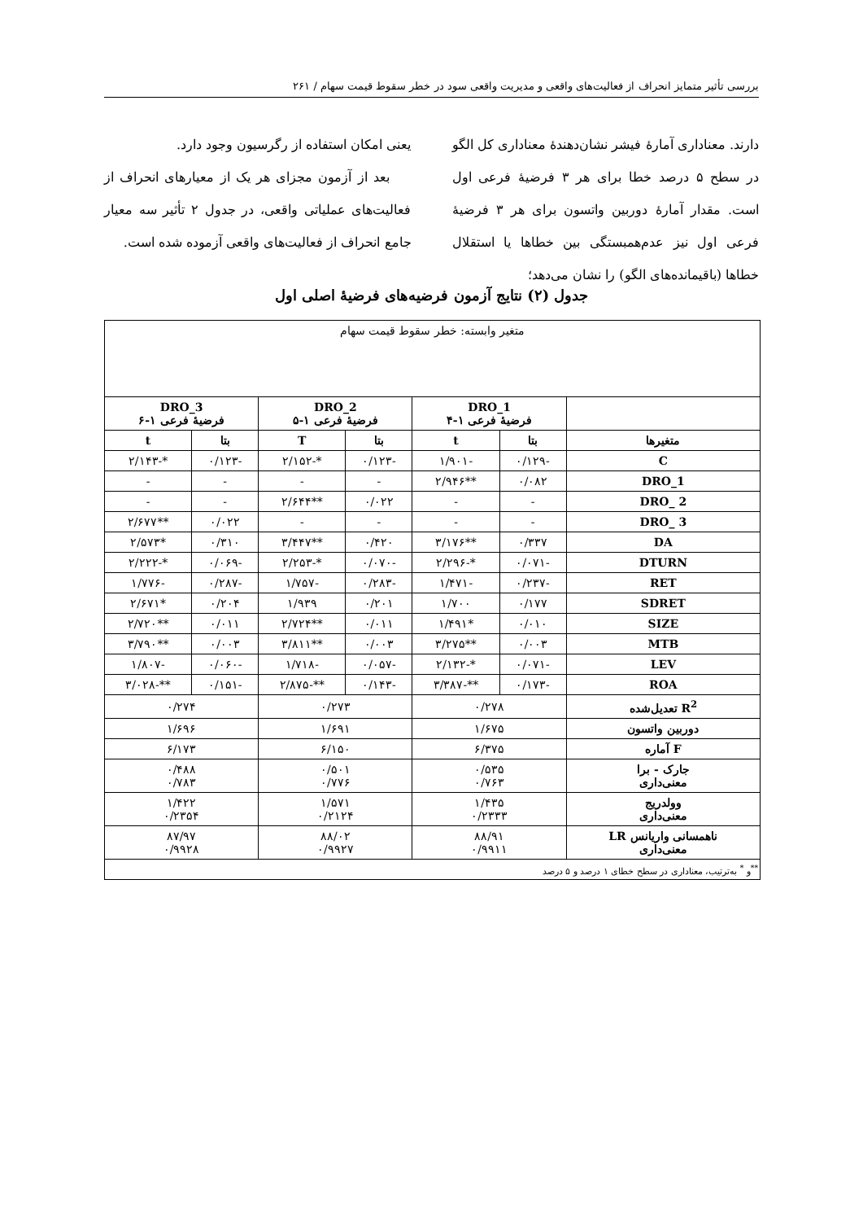بررسی تأثیر متمایز انحراف از فعالیت‌های واقعی و مدیریت واقعی سود در خطر سقوط قیمت سهام / ۲۶۱
دارند. معناداری آمارهٔ فیشر نشان‌دهندهٔ معناداری کل الگو در سطح ۵ درصد خطا برای هر ۳ فرضیهٔ فرعی اول است. مقدار آمارهٔ دوربین واتسون برای هر ۳ فرضیهٔ فرعی اول نیز عدم‌همبستگی بین خطاها یا استقلال خطاها (باقیمانده‌های الگو) را نشان می‌دهد؛
یعنی امکان استفاده از رگرسیون وجود دارد.
بعد از آزمون مجزای هر یک از معیارهای انحراف از فعالیت‌های عملیاتی واقعی، در جدول ۲ تأثیر سه معیار جامع انحراف از فعالیت‌های واقعی آزموده شده است.
جدول (۲) نتایج آزمون فرضیه‌های فرضیهٔ اصلی اول
| متغیر وابسته: خطر سقوط قیمت سهام | | | | | | |
| | DRO_1 فرضیهٔ فرعی ۱-۴ | | DRO_2 فرضیهٔ فرعی ۱-۵ | | DRO_3 فرضیهٔ فرعی ۱-۶ | |
| متغیرها | بتا | t | بتا | T | بتا | t |
| C | -۰/۱۲۹ | -۱/۹۰۱ | -۰/۱۲۳ | *-۲/۱۵۲ | -۰/۱۲۳ | *-۲/۱۴۳ |
| DRO_1 | ۰/۰۸۲ | **۲/۹۴۶ | - | - | - | - |
| DRO_ 2 | - | - | ۰/۰۲۲ | **۲/۶۴۴ | - | - |
| DRO_ 3 | - | - | - | - | ۰/۰۲۲ | **۲/۶۷۷ |
| DA | ۰/۳۳۷ | **۳/۱۷۶ | ۰/۴۲۰ | **۳/۴۴۷ | ۰/۳۱۰ | *۲/۵۷۳ |
| DTURN | -۰/۰۷۱ | *-۲/۲۹۶ | -۰/۰۷۰ | *-۲/۲۵۳ | -۰/۰۶۹ | *-۲/۲۲۲ |
| RET | -۰/۲۳۷ | -۱/۴۷۱ | -۰/۲۸۳ | -۱/۷۵۷ | -۰/۲۸۷ | -۱/۷۷۶ |
| SDRET | ۰/۱۷۷ | ۱/۷۰۰ | ۰/۲۰۱ | ۱/۹۳۹ | ۰/۲۰۴ | *۲/۶۷۱ |
| SIZE | ۰/۰۱۰ | *۱/۴۹۱ | ۰/۰۱۱ | **۲/۷۲۴ | ۰/۰۱۱ | **۲/۷۲۰ |
| MTB | ۰/۰۰۳ | **۳/۲۷۵ | ۰/۰۰۳ | **۳/۸۱۱ | ۰/۰۰۳ | **۳/۷۹۰ |
| LEV | -۰/۰۷۱ | *-۲/۱۳۲ | -۰/۰۵۷ | -۱/۷۱۸ | -۰/۰۶۰ | -۱/۸۰۷ |
| ROA | -۰/۱۷۳ | **-۳/۳۸۷ | -۰/۱۴۳ | **-۲/۸۷۵ | -۰/۱۵۱ | **-۳/۰۲۸ |
| R<sup>2</sup> تعدیل‌شده | ۰/۲۷۸ | | ۰/۲۷۳ | | ۰/۲۷۴ | |
| دوربین واتسون | ۱/۶۷۵ | | ۱/۶۹۱ | | ۱/۶۹۶ | |
| F آماره | ۶/۳۷۵ | | ۶/۱۵۰ | | ۶/۱۷۳ | |
| جارک - برا معنی‌داری | ۰/۵۳۵ ۰/۷۶۳ | | ۰/۵۰۱ ۰/۷۷۶ | | ۰/۴۸۸ ۰/۷۸۳ | |
| وولدریج معنی‌داری | ۱/۴۳۵ ۰/۲۳۳۳ | | ۱/۵۷۱ ۰/۲۱۲۴ | | ۱/۴۲۲ ۰/۲۳۵۴ | |
| ناهمسانی واریانس LR معنی‌داری | ۸۸/۹۱ ۰/۹۹۱۱ | | ۸۸/۰۲ ۰/۹۹۲۷ | | ۸۷/۹۷ ۰/۹۹۲۸ | |
| <sup>**</sup> و <sup>*</sup> به‌ترتیب، معناداری در سطح خطای ۱ درصد و ۵ درصد | | | | | | |